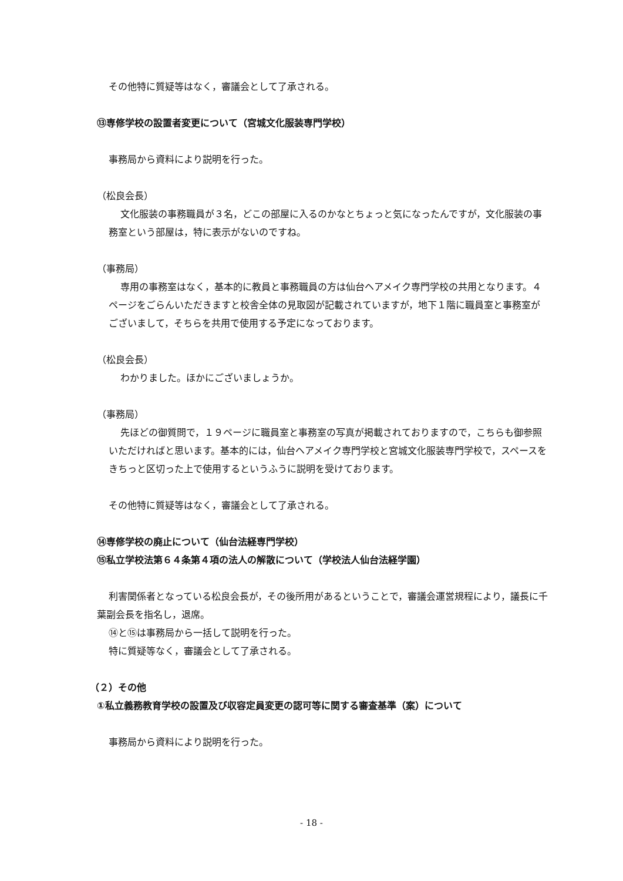その他特に質疑等はなく，審議会として了承される。
⑬専修学校の設置者変更について（宮城文化服装専門学校）
事務局から資料により説明を行った。
（松良会長）
文化服装の事務職員が３名，どこの部屋に入るのかなとちょっと気になったんですが，文化服装の事務室という部屋は，特に表示がないのですね。
（事務局）
専用の事務室はなく，基本的に教員と事務職員の方は仙台ヘアメイク専門学校の共用となります。４ページをごらんいただきますと校舎全体の見取図が記載されていますが，地下１階に職員室と事務室がございまして，そちらを共用で使用する予定になっております。
（松良会長）
わかりました。ほかにございましょうか。
（事務局）
先ほどの御質問で，１９ページに職員室と事務室の写真が掲載されておりますので，こちらも御参照いただければと思います。基本的には，仙台ヘアメイク専門学校と宮城文化服装専門学校で，スペースをきちっと区切った上で使用するというふうに説明を受けております。
その他特に質疑等はなく，審議会として了承される。
⑭専修学校の廃止について（仙台法経専門学校）
⑮私立学校法第６４条第４項の法人の解散について（学校法人仙台法経学園）
利害関係者となっている松良会長が，その後所用があるということで，審議会運営規程により，議長に千葉副会長を指名し，退席。
⑭と⑮は事務局から一括して説明を行った。
特に質疑等なく，審議会として了承される。
（２）その他
①私立義務教育学校の設置及び収容定員変更の認可等に関する審査基準（案）について
事務局から資料により説明を行った。
- 18 -